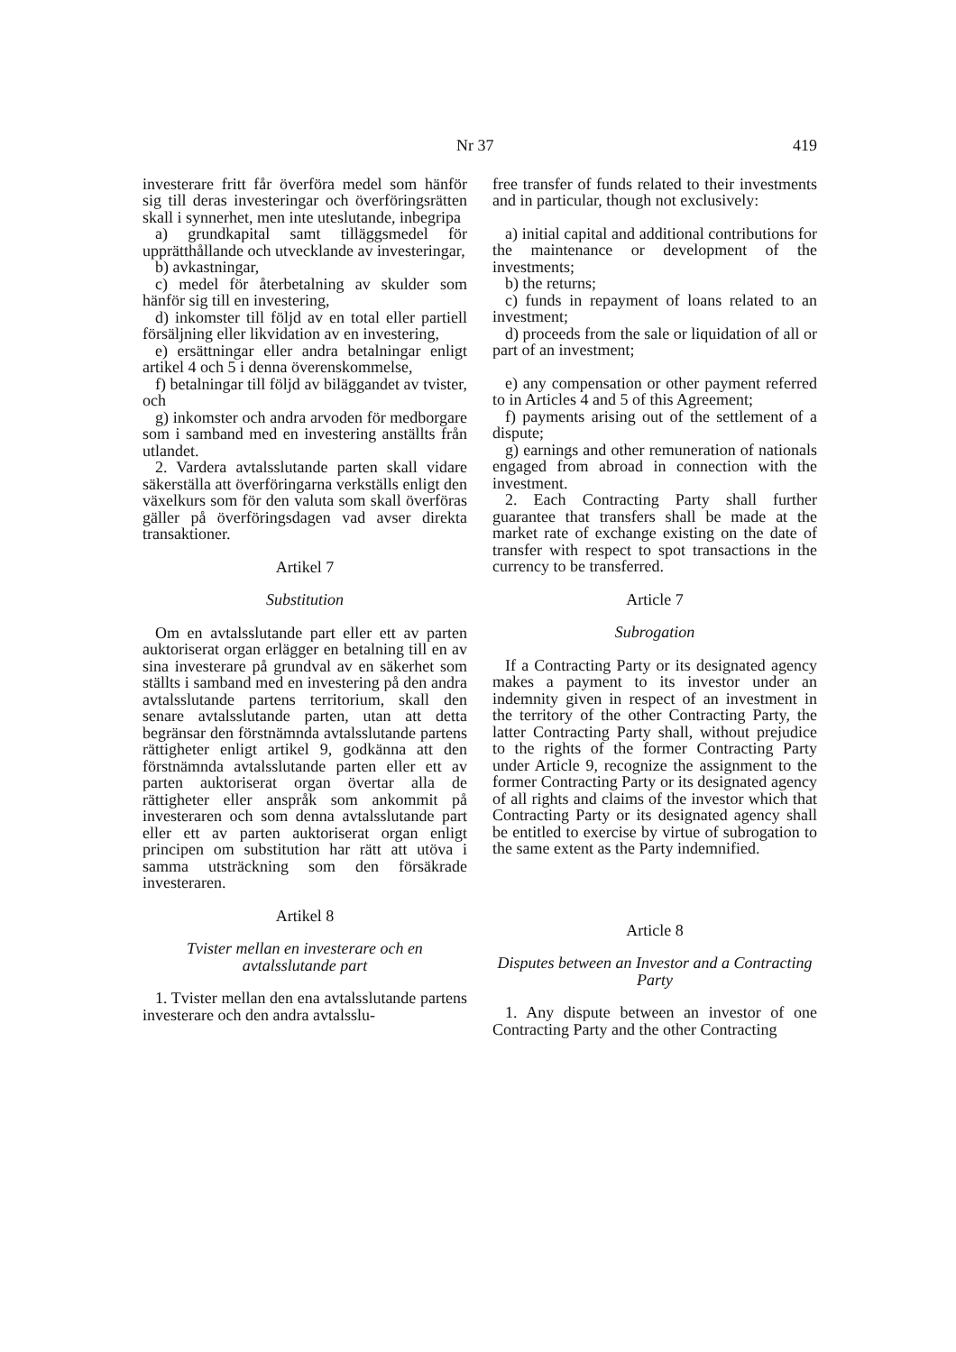Nr 37 419
investerare fritt får överföra medel som hänför sig till deras investeringar och överföringsrätten skall i synnerhet, men inte uteslutande, inbegripa
a) grundkapital samt tilläggsmedel för upprätthållande och utvecklande av investeringar,
b) avkastningar,
c) medel för återbetalning av skulder som hänför sig till en investering,
d) inkomster till följd av en total eller partiell försäljning eller likvidation av en investering,
e) ersättningar eller andra betalningar enligt artikel 4 och 5 i denna överenskommelse,
f) betalningar till följd av biläggandet av tvister, och
g) inkomster och andra arvoden för medborgare som i samband med en investering anställts från utlandet.
2. Vardera avtalsslutande parten skall vidare säkerställa att överföringarna verkställs enligt den växelkurs som för den valuta som skall överföras gäller på överföringsdagen vad avser direkta transaktioner.
Artikel 7
Substitution
Om en avtalsslutande part eller ett av parten auktoriserat organ erlägger en betalning till en av sina investerare på grundval av en säkerhet som ställts i samband med en investering på den andra avtalsslutande partens territorium, skall den senare avtalsslutande parten, utan att detta begränsar den förstnämnda avtalsslutande partens rättigheter enligt artikel 9, godkänna att den förstnämnda avtalsslutande parten eller ett av parten auktoriserat organ övertar alla de rättigheter eller anspråk som ankommit på investeraren och som denna avtalsslutande part eller ett av parten auktoriserat organ enligt principen om substitution har rätt att utöva i samma utsträckning som den försäkrade investeraren.
Artikel 8
Tvister mellan en investerare och en avtalsslutande part
1. Tvister mellan den ena avtalsslutande partens investerare och den andra avtalsslu-
free transfer of funds related to their investments and in particular, though not exclusively:
a) initial capital and additional contributions for the maintenance or development of the investments;
b) the returns;
c) funds in repayment of loans related to an investment;
d) proceeds from the sale or liquidation of all or part of an investment;
e) any compensation or other payment referred to in Articles 4 and 5 of this Agreement;
f) payments arising out of the settlement of a dispute;
g) earnings and other remuneration of nationals engaged from abroad in connection with the investment.
2. Each Contracting Party shall further guarantee that transfers shall be made at the market rate of exchange existing on the date of transfer with respect to spot transactions in the currency to be transferred.
Article 7
Subrogation
If a Contracting Party or its designated agency makes a payment to its investor under an indemnity given in respect of an investment in the territory of the other Contracting Party, the latter Contracting Party shall, without prejudice to the rights of the former Contracting Party under Article 9, recognize the assignment to the former Contracting Party or its designated agency of all rights and claims of the investor which that Contracting Party or its designated agency shall be entitled to exercise by virtue of subrogation to the same extent as the Party indemnified.
Article 8
Disputes between an Investor and a Contracting Party
1. Any dispute between an investor of one Contracting Party and the other Contracting